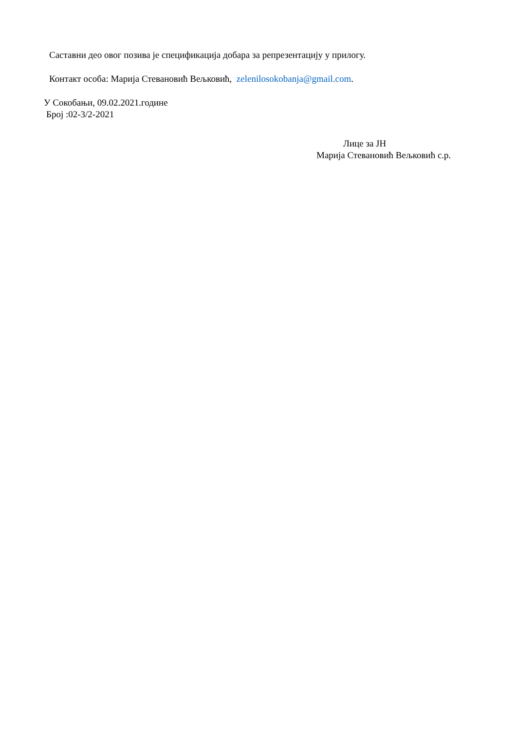Саставни део овог позива је спецификација добара за репрезентацију у прилогу.
Контакт особа: Марија Стевановић Вељковић, zelenilosokobanja@gmail.com.
У Сокобањи, 09.02.2021.године
Број :02-3/2-2021
Лице за ЈН
Марија Стевановић Вељковић с.р.